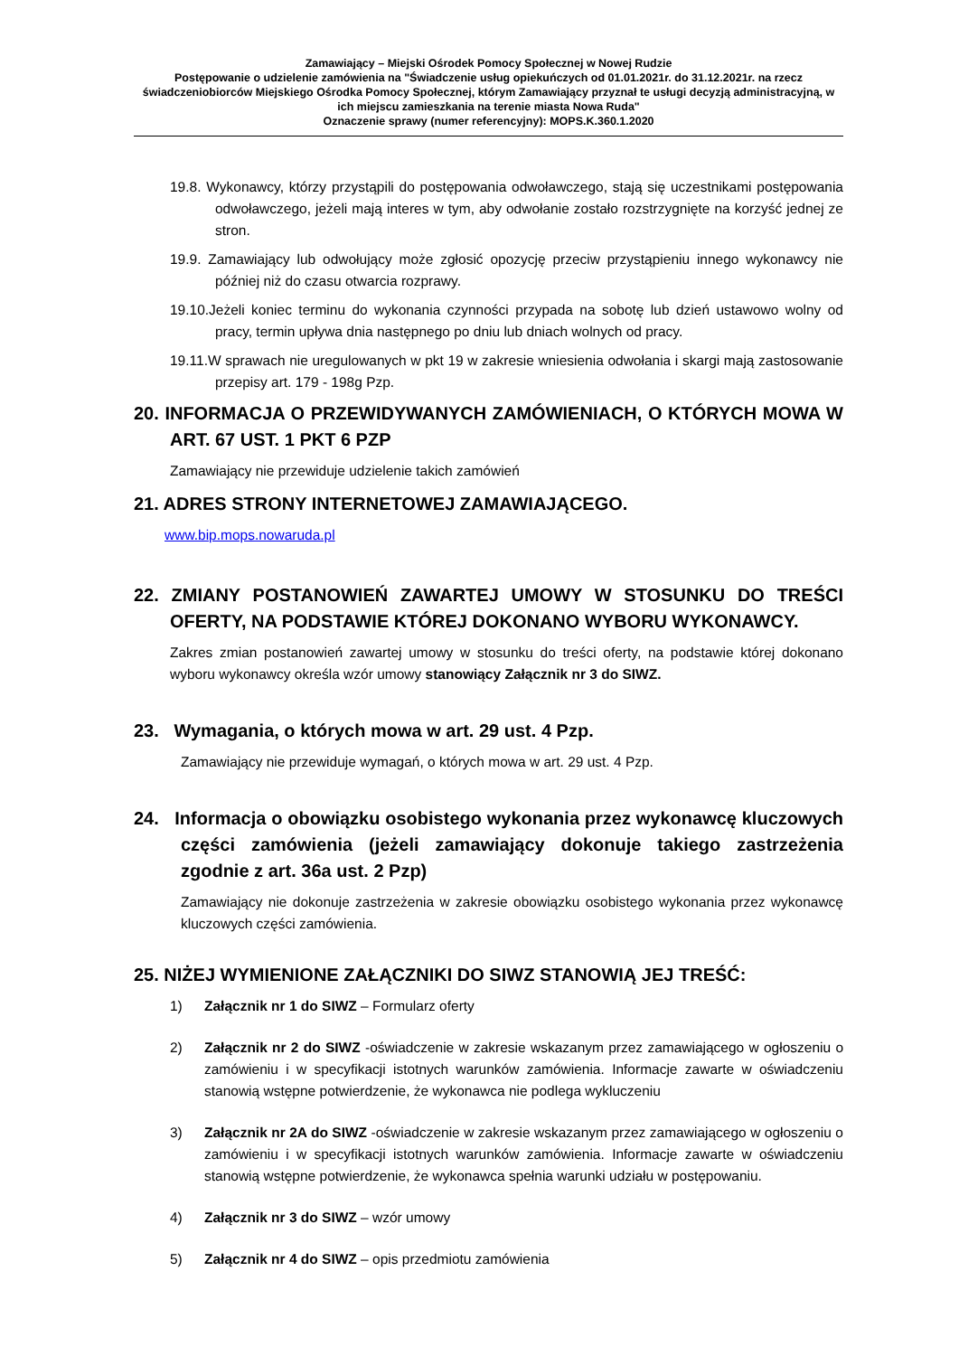Zamawiający – Miejski Ośrodek Pomocy Społecznej w Nowej Rudzie
Postępowanie o udzielenie zamówienia na "Świadczenie usług opiekuńczych od 01.01.2021r. do 31.12.2021r. na rzecz świadczeniobiorców Miejskiego Ośrodka Pomocy Społecznej, którym Zamawiający przyznał te usługi decyzją administracyjną, w ich miejscu zamieszkania na terenie miasta Nowa Ruda"
Oznaczenie sprawy (numer referencyjny): MOPS.K.360.1.2020
19.8. Wykonawcy, którzy przystąpili do postępowania odwoławczego, stają się uczestnikami postępowania odwoławczego, jeżeli mają interes w tym, aby odwołanie zostało rozstrzygnięte na korzyść jednej ze stron.
19.9. Zamawiający lub odwołujący może zgłosić opozycję przeciw przystąpieniu innego wykonawcy nie później niż do czasu otwarcia rozprawy.
19.10.Jeżeli koniec terminu do wykonania czynności przypada na sobotę lub dzień ustawowo wolny od pracy, termin upływa dnia następnego po dniu lub dniach wolnych od pracy.
19.11.W sprawach nie uregulowanych w pkt 19 w zakresie wniesienia odwołania i skargi mają zastosowanie przepisy art. 179 - 198g Pzp.
20. INFORMACJA O PRZEWIDYWANYCH ZAMÓWIENIACH, O KTÓRYCH MOWA W ART. 67 UST. 1 PKT 6 PZP
Zamawiający nie przewiduje udzielenie takich zamówień
21. ADRES STRONY INTERNETOWEJ ZAMAWIAJĄCEGO.
www.bip.mops.nowaruda.pl
22. ZMIANY POSTANOWIEŃ ZAWARTEJ UMOWY W STOSUNKU DO TREŚCI OFERTY, NA PODSTAWIE KTÓREJ DOKONANO WYBORU WYKONAWCY.
Zakres zmian postanowień zawartej umowy w stosunku do treści oferty, na podstawie której dokonano wyboru wykonawcy określa wzór umowy stanowiący Załącznik nr 3 do SIWZ.
23. Wymagania, o których mowa w art. 29 ust. 4 Pzp.
Zamawiający nie przewiduje wymagań, o których mowa w art. 29 ust. 4 Pzp.
24. Informacja o obowiązku osobistego wykonania przez wykonawcę kluczowych części zamówienia (jeżeli zamawiający dokonuje takiego zastrzeżenia zgodnie z art. 36a ust. 2 Pzp)
Zamawiający nie dokonuje zastrzeżenia w zakresie obowiązku osobistego wykonania przez wykonawcę kluczowych części zamówienia.
25. NIŻEJ WYMIENIONE ZAŁĄCZNIKI DO SIWZ STANOWIĄ JEJ TREŚĆ:
1) Załącznik nr 1 do SIWZ – Formularz oferty
2) Załącznik nr 2 do SIWZ -oświadczenie w zakresie wskazanym przez zamawiającego w ogłoszeniu o zamówieniu i w specyfikacji istotnych warunków zamówienia. Informacje zawarte w oświadczeniu stanowią wstępne potwierdzenie, że wykonawca nie podlega wykluczeniu
3) Załącznik nr 2A do SIWZ -oświadczenie w zakresie wskazanym przez zamawiającego w ogłoszeniu o zamówieniu i w specyfikacji istotnych warunków zamówienia. Informacje zawarte w oświadczeniu stanowią wstępne potwierdzenie, że wykonawca spełnia warunki udziału w postępowaniu.
4) Załącznik nr 3 do SIWZ – wzór umowy
5) Załącznik nr 4 do SIWZ – opis przedmiotu zamówienia